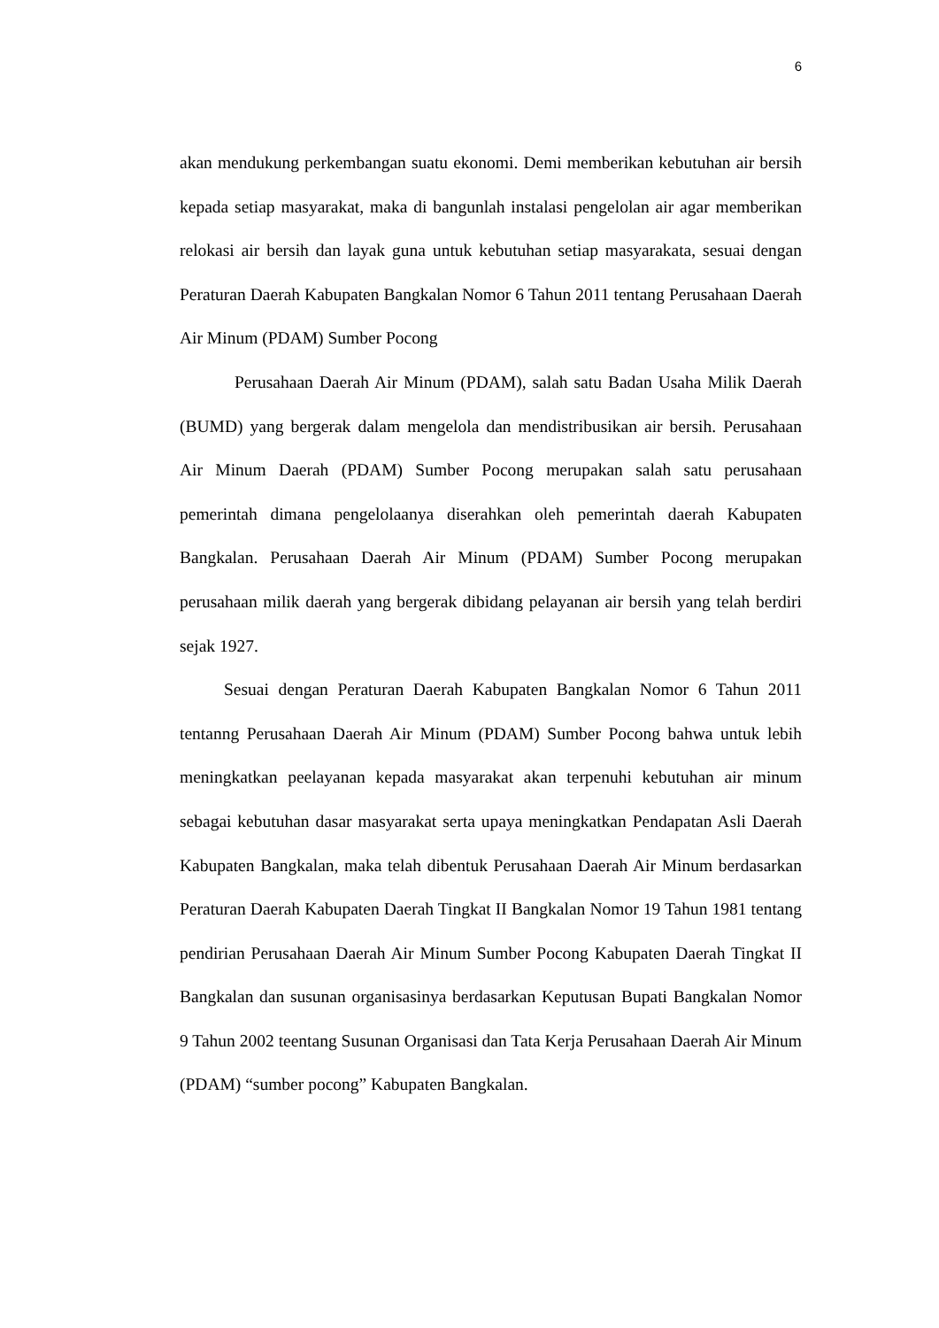6
akan mendukung perkembangan suatu ekonomi. Demi memberikan kebutuhan air bersih kepada setiap masyarakat, maka di bangunlah instalasi pengelolan air agar memberikan relokasi air bersih dan layak guna untuk kebutuhan setiap masyarakata, sesuai dengan Peraturan Daerah Kabupaten Bangkalan Nomor 6 Tahun 2011 tentang Perusahaan Daerah Air Minum (PDAM) Sumber Pocong
Perusahaan Daerah Air Minum (PDAM), salah satu Badan Usaha Milik Daerah (BUMD) yang bergerak dalam mengelola dan mendistribusikan air bersih. Perusahaan Air Minum Daerah (PDAM) Sumber Pocong merupakan salah satu perusahaan pemerintah dimana pengelolaanya diserahkan oleh pemerintah daerah Kabupaten Bangkalan. Perusahaan Daerah Air Minum (PDAM) Sumber Pocong merupakan perusahaan milik daerah yang bergerak dibidang pelayanan air bersih yang telah berdiri sejak 1927.
Sesuai dengan Peraturan Daerah Kabupaten Bangkalan Nomor 6 Tahun 2011 tentanng Perusahaan Daerah Air Minum (PDAM) Sumber Pocong bahwa untuk lebih meningkatkan peelayanan kepada masyarakat akan terpenuhi kebutuhan air minum sebagai kebutuhan dasar masyarakat serta upaya meningkatkan Pendapatan Asli Daerah Kabupaten Bangkalan, maka telah dibentuk Perusahaan Daerah Air Minum berdasarkan Peraturan Daerah Kabupaten Daerah Tingkat II Bangkalan Nomor 19 Tahun 1981 tentang pendirian Perusahaan Daerah Air Minum Sumber Pocong Kabupaten Daerah Tingkat II Bangkalan dan susunan organisasinya berdasarkan Keputusan Bupati Bangkalan Nomor 9 Tahun 2002 teentang Susunan Organisasi dan Tata Kerja Perusahaan Daerah Air Minum (PDAM) “sumber pocong” Kabupaten Bangkalan.